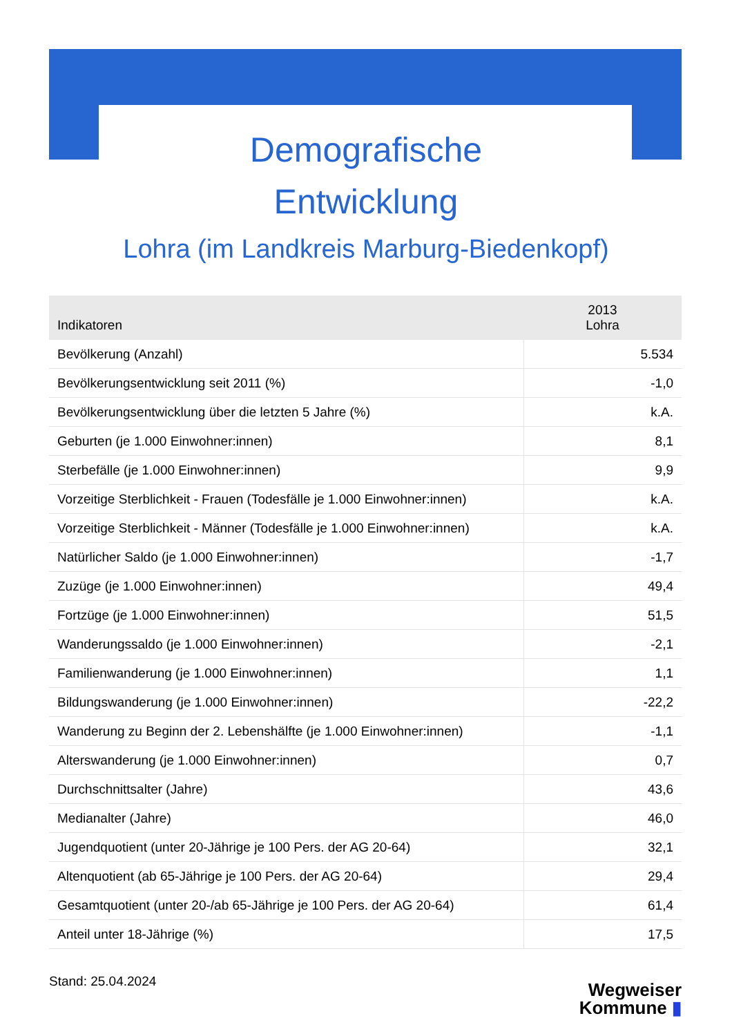Demografische
Entwicklung
Lohra (im Landkreis Marburg-Biedenkopf)
| Indikatoren | 2013 Lohra |
| --- | --- |
| Bevölkerung (Anzahl) | 5.534 |
| Bevölkerungsentwicklung seit 2011 (%) | -1,0 |
| Bevölkerungsentwicklung über die letzten 5 Jahre (%) | k.A. |
| Geburten (je 1.000 Einwohner:innen) | 8,1 |
| Sterbefälle (je 1.000 Einwohner:innen) | 9,9 |
| Vorzeitige Sterblichkeit - Frauen (Todesfälle je 1.000 Einwohner:innen) | k.A. |
| Vorzeitige Sterblichkeit - Männer (Todesfälle je 1.000 Einwohner:innen) | k.A. |
| Natürlicher Saldo (je 1.000 Einwohner:innen) | -1,7 |
| Zuzüge (je 1.000 Einwohner:innen) | 49,4 |
| Fortzüge (je 1.000 Einwohner:innen) | 51,5 |
| Wanderungssaldo (je 1.000 Einwohner:innen) | -2,1 |
| Familienwanderung (je 1.000 Einwohner:innen) | 1,1 |
| Bildungswanderung (je 1.000 Einwohner:innen) | -22,2 |
| Wanderung zu Beginn der 2. Lebenshälfte (je 1.000 Einwohner:innen) | -1,1 |
| Alterswanderung (je 1.000 Einwohner:innen) | 0,7 |
| Durchschnittsalter (Jahre) | 43,6 |
| Medianalter (Jahre) | 46,0 |
| Jugendquotient (unter 20-Jährige je 100 Pers. der AG 20-64) | 32,1 |
| Altenquotient (ab 65-Jährige je 100 Pers. der AG 20-64) | 29,4 |
| Gesamtquotient (unter 20-/ab 65-Jährige je 100 Pers. der AG 20-64) | 61,4 |
| Anteil unter 18-Jährige (%) | 17,5 |
Stand: 25.04.2024
Wegweiser
Kommune ▮